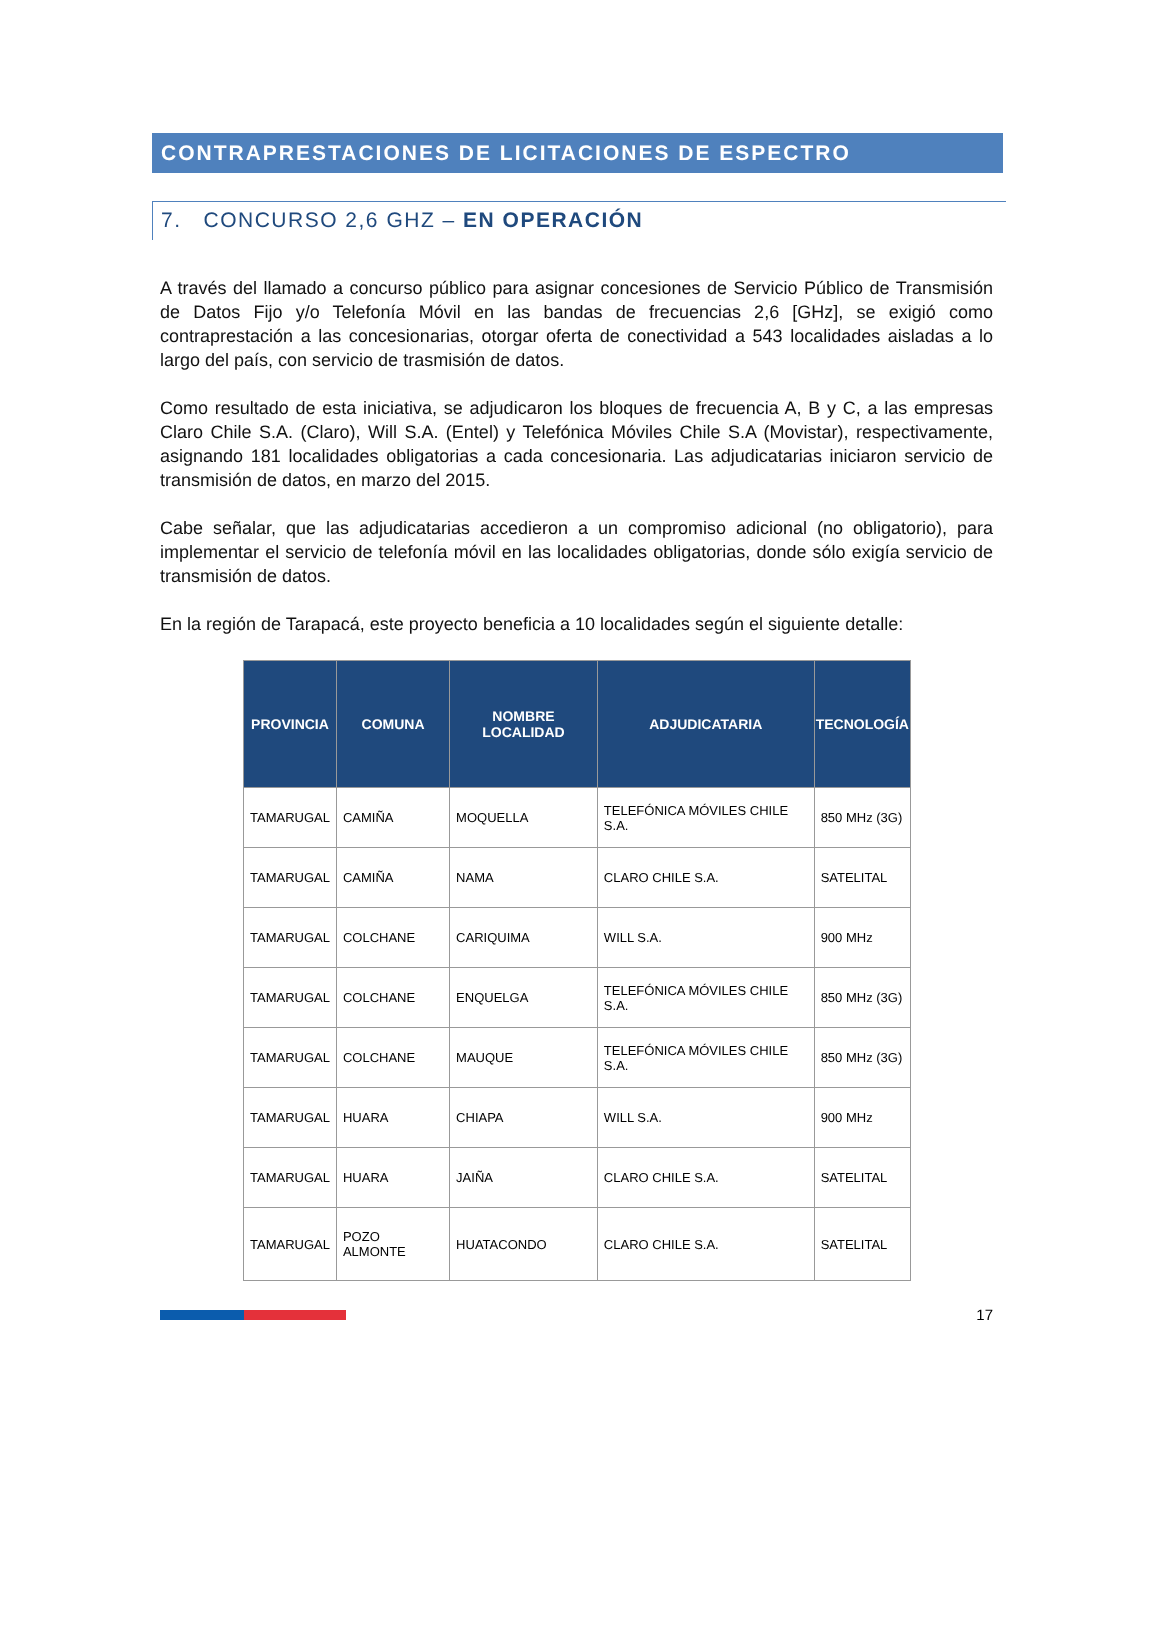CONTRAPRESTACIONES DE LICITACIONES DE ESPECTRO
7. CONCURSO 2,6 GHZ – EN OPERACIÓN
A través del llamado a concurso público para asignar concesiones de Servicio Público de Transmisión de Datos Fijo y/o Telefonía Móvil en las bandas de frecuencias 2,6 [GHz], se exigió como contraprestación a las concesionarias, otorgar oferta de conectividad a 543 localidades aisladas a lo largo del país, con servicio de trasmisión de datos.
Como resultado de esta iniciativa, se adjudicaron los bloques de frecuencia A, B y C, a las empresas Claro Chile S.A. (Claro), Will S.A. (Entel) y Telefónica Móviles Chile S.A (Movistar), respectivamente, asignando 181 localidades obligatorias a cada concesionaria. Las adjudicatarias iniciaron servicio de transmisión de datos, en marzo del 2015.
Cabe señalar, que las adjudicatarias accedieron a un compromiso adicional (no obligatorio), para implementar el servicio de telefonía móvil en las localidades obligatorias, donde sólo exigía servicio de transmisión de datos.
En la región de Tarapacá, este proyecto beneficia a 10 localidades según el siguiente detalle:
| PROVINCIA | COMUNA | NOMBRE LOCALIDAD | ADJUDICATARIA | TECNOLOGÍA |
| --- | --- | --- | --- | --- |
| TAMARUGAL | CAMIÑA | MOQUELLA | TELEFÓNICA MÓVILES CHILE S.A. | 850 MHz (3G) |
| TAMARUGAL | CAMIÑA | NAMA | CLARO CHILE S.A. | SATELITAL |
| TAMARUGAL | COLCHANE | CARIQUIMA | WILL S.A. | 900 MHz |
| TAMARUGAL | COLCHANE | ENQUELGA | TELEFÓNICA MÓVILES CHILE S.A. | 850 MHz (3G) |
| TAMARUGAL | COLCHANE | MAUQUE | TELEFÓNICA MÓVILES CHILE S.A. | 850 MHz (3G) |
| TAMARUGAL | HUARA | CHIAPA | WILL S.A. | 900 MHz |
| TAMARUGAL | HUARA | JAIÑA | CLARO CHILE S.A. | SATELITAL |
| TAMARUGAL | POZO ALMONTE | HUATACONDO | CLARO CHILE S.A. | SATELITAL |
17